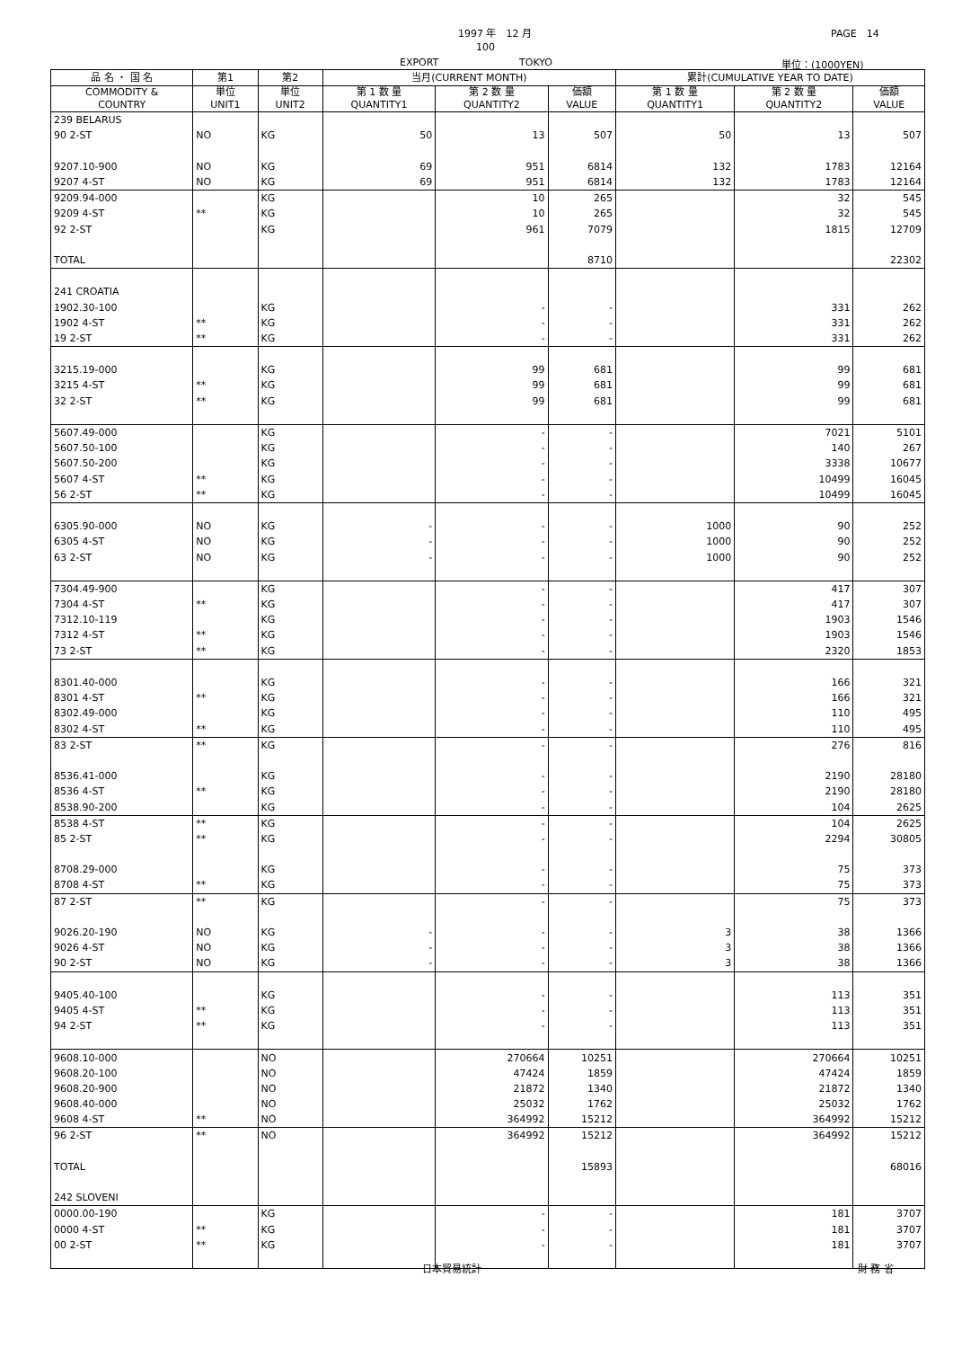1997 年　12 月 PAGE　14
100
EXPORT TOKYO 単位：(1000YEN)
| 品 名 ・ 国 名 | 第1 | 第2 | 当月(CURRENT MONTH) | | | 累計(CUMULATIVE YEAR TO DATE) | | |
| --- | --- | --- | --- | --- | --- | --- | --- | --- |
| COMMODITY & COUNTRY | 単位 UNIT1 | 単位 UNIT2 | 第 1 数 量 QUANTITY1 | 第 2 数 量 QUANTITY2 | 価額 VALUE | 第 1 数 量 QUANTITY1 | 第 2 数 量 QUANTITY2 | 価額 VALUE |
| 239 BELARUS | | | | | | | | |
| 90 2-ST | NO | KG | 50 | 13 | 507 | 50 | 13 | 507 |
| 9207.10-900 | NO | KG | 69 | 951 | 6814 | 132 | 1783 | 12164 |
| 9207 4-ST | NO | KG | 69 | 951 | 6814 | 132 | 1783 | 12164 |
| 9209.94-000 | | KG | | 10 | 265 | | 32 | 545 |
| 9209 4-ST | ** | KG | | 10 | 265 | | 32 | 545 |
| 92 2-ST | | KG | | 961 | 7079 | | 1815 | 12709 |
| TOTAL | | | | | 8710 | | | 22302 |
| 241 CROATIA | | | | | | | | |
| 1902.30-100 | | KG | | - | - | | 331 | 262 |
| 1902 4-ST | ** | KG | | - | - | | 331 | 262 |
| 19 2-ST | ** | KG | | - | - | | 331 | 262 |
| 3215.19-000 | | KG | | 99 | 681 | | 99 | 681 |
| 3215 4-ST | ** | KG | | 99 | 681 | | 99 | 681 |
| 32 2-ST | ** | KG | | 99 | 681 | | 99 | 681 |
| 5607.49-000 | | KG | | - | - | | 7021 | 5101 |
| 5607.50-100 | | KG | | - | - | | 140 | 267 |
| 5607.50-200 | | KG | | - | - | | 3338 | 10677 |
| 5607 4-ST | ** | KG | | - | - | | 10499 | 16045 |
| 56 2-ST | ** | KG | | - | - | | 10499 | 16045 |
| 6305.90-000 | NO | KG | - | - | - | 1000 | 90 | 252 |
| 6305 4-ST | NO | KG | - | - | - | 1000 | 90 | 252 |
| 63 2-ST | NO | KG | - | - | - | 1000 | 90 | 252 |
| 7304.49-900 | | KG | | - | - | | 417 | 307 |
| 7304 4-ST | ** | KG | | - | - | | 417 | 307 |
| 7312.10-119 | | KG | | - | - | | 1903 | 1546 |
| 7312 4-ST | ** | KG | | - | - | | 1903 | 1546 |
| 73 2-ST | ** | KG | | - | - | | 2320 | 1853 |
| 8301.40-000 | | KG | | - | - | | 166 | 321 |
| 8301 4-ST | ** | KG | | - | - | | 166 | 321 |
| 8302.49-000 | | KG | | - | - | | 110 | 495 |
| 8302 4-ST | ** | KG | | - | - | | 110 | 495 |
| 83 2-ST | ** | KG | | - | - | | 276 | 816 |
| 8536.41-000 | | KG | | - | - | | 2190 | 28180 |
| 8536 4-ST | ** | KG | | - | - | | 2190 | 28180 |
| 8538.90-200 | | KG | | - | - | | 104 | 2625 |
| 8538 4-ST | ** | KG | | - | - | | 104 | 2625 |
| 85 2-ST | ** | KG | | - | - | | 2294 | 30805 |
| 8708.29-000 | | KG | | - | - | | 75 | 373 |
| 8708 4-ST | ** | KG | | - | - | | 75 | 373 |
| 87 2-ST | ** | KG | | - | - | | 75 | 373 |
| 9026.20-190 | NO | KG | - | - | - | 3 | 38 | 1366 |
| 9026 4-ST | NO | KG | - | - | - | 3 | 38 | 1366 |
| 90 2-ST | NO | KG | - | - | - | 3 | 38 | 1366 |
| 9405.40-100 | | KG | | - | - | | 113 | 351 |
| 9405 4-ST | ** | KG | | - | - | | 113 | 351 |
| 94 2-ST | ** | KG | | - | - | | 113 | 351 |
| 9608.10-000 | | NO | | 270664 | 10251 | | 270664 | 10251 |
| 9608.20-100 | | NO | | 47424 | 1859 | | 47424 | 1859 |
| 9608.20-900 | | NO | | 21872 | 1340 | | 21872 | 1340 |
| 9608.40-000 | | NO | | 25032 | 1762 | | 25032 | 1762 |
| 9608 4-ST | ** | NO | | 364992 | 15212 | | 364992 | 15212 |
| 96 2-ST | ** | NO | | 364992 | 15212 | | 364992 | 15212 |
| TOTAL | | | | | 15893 | | | 68016 |
| 242 SLOVENI | | | | | | | | |
| 0000.00-190 | | KG | | - | - | | 181 | 3707 |
| 0000 4-ST | ** | KG | | - | - | | 181 | 3707 |
| 00 2-ST | ** | KG | | - | - | | 181 | 3707 |
日本貿易統計 財 務 省